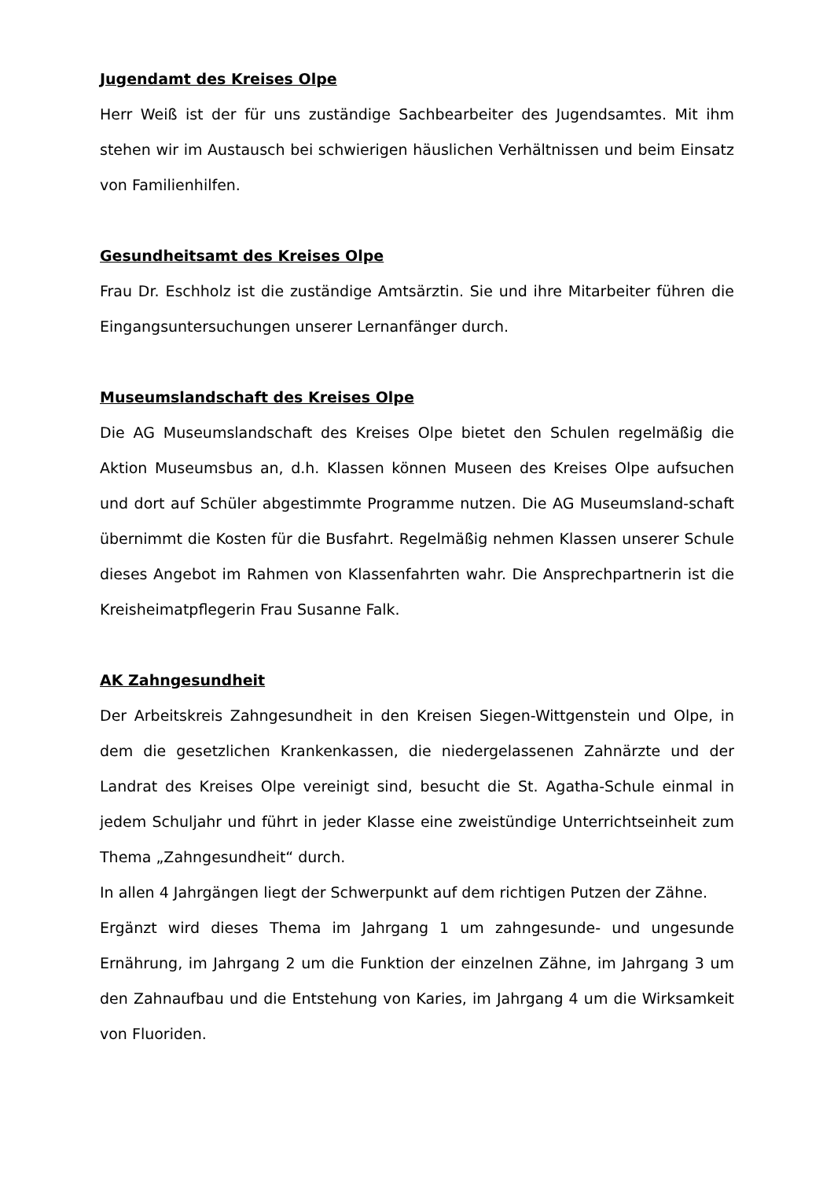Jugendamt des Kreises Olpe
Herr Weiß ist der für uns zuständige Sachbearbeiter des Jugendsamtes. Mit ihm stehen wir im Austausch bei schwierigen häuslichen Verhältnissen und beim Einsatz von Familienhilfen.
Gesundheitsamt des Kreises Olpe
Frau Dr. Eschholz ist die zuständige Amtsärztin. Sie und ihre Mitarbeiter führen die Eingangsuntersuchungen unserer Lernanfänger durch.
Museumslandschaft des Kreises Olpe
Die AG Museumslandschaft des Kreises Olpe bietet den Schulen regelmäßig die Aktion Museumsbus an, d.h. Klassen können Museen des Kreises Olpe aufsuchen und dort auf Schüler abgestimmte Programme nutzen. Die AG Museumsland-schaft übernimmt die Kosten für die Busfahrt. Regelmäßig nehmen Klassen unserer Schule dieses Angebot im Rahmen von Klassenfahrten wahr. Die Ansprechpartnerin ist die Kreisheimatpflegerin Frau Susanne Falk.
AK Zahngesundheit
Der Arbeitskreis Zahngesundheit in den Kreisen Siegen-Wittgenstein und Olpe, in dem die gesetzlichen Krankenkassen, die niedergelassenen Zahnärzte und der Landrat des Kreises Olpe vereinigt sind, besucht die St. Agatha-Schule einmal in jedem Schuljahr und führt in jeder Klasse eine zweistündige Unterrichtseinheit zum Thema „Zahngesundheit“ durch.
In allen 4 Jahrgängen liegt der Schwerpunkt auf dem richtigen Putzen der Zähne.
Ergänzt wird dieses Thema im Jahrgang 1 um zahngesunde- und ungesunde Ernährung, im Jahrgang 2 um die Funktion der einzelnen Zähne, im Jahrgang 3 um den Zahnaufbau und die Entstehung von Karies, im Jahrgang 4 um die Wirksamkeit von Fluoriden.